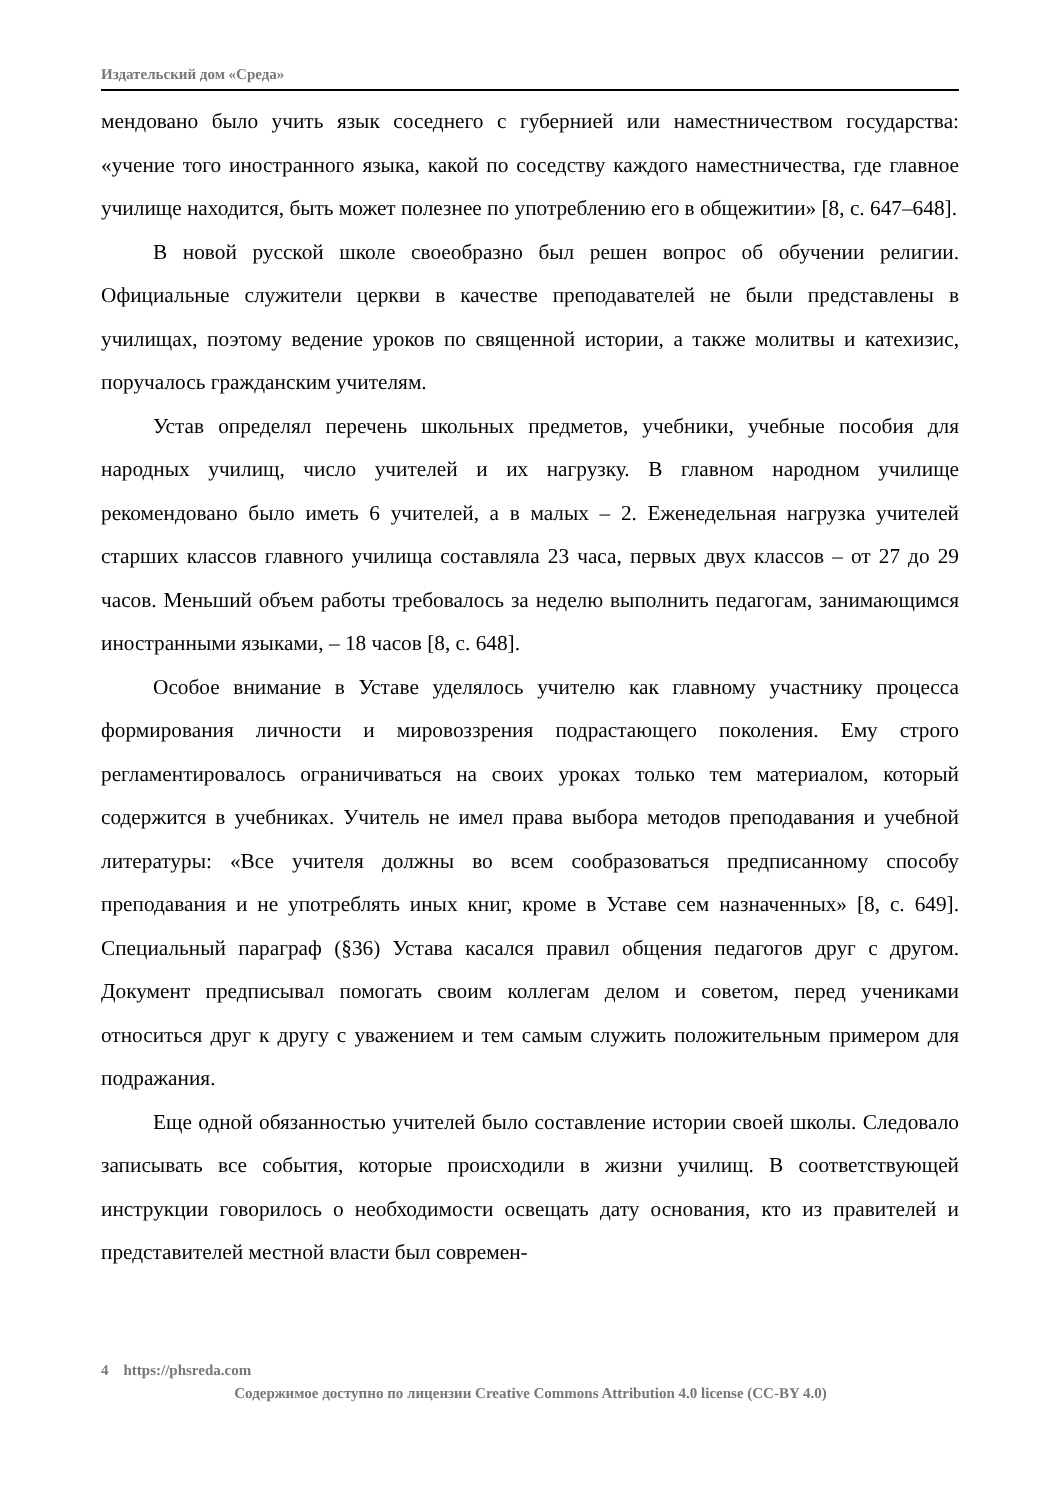Издательский дом «Среда»
мендовано было учить язык соседнего с губернией или наместничеством государства: «учение того иностранного языка, какой по соседству каждого наместничества, где главное училище находится, быть может полезнее по употреблению его в общежитии» [8, с. 647–648].
В новой русской школе своеобразно был решен вопрос об обучении религии. Официальные служители церкви в качестве преподавателей не были представлены в училищах, поэтому ведение уроков по священной истории, а также молитвы и катехизис, поручалось гражданским учителям.
Устав определял перечень школьных предметов, учебники, учебные пособия для народных училищ, число учителей и их нагрузку. В главном народном училище рекомендовано было иметь 6 учителей, а в малых – 2. Еженедельная нагрузка учителей старших классов главного училища составляла 23 часа, первых двух классов – от 27 до 29 часов. Меньший объем работы требовалось за неделю выполнить педагогам, занимающимся иностранными языками, – 18 часов [8, с. 648].
Особое внимание в Уставе уделялось учителю как главному участнику процесса формирования личности и мировоззрения подрастающего поколения. Ему строго регламентировалось ограничиваться на своих уроках только тем материалом, который содержится в учебниках. Учитель не имел права выбора методов преподавания и учебной литературы: «Все учителя должны во всем сообразоваться предписанному способу преподавания и не употреблять иных книг, кроме в Уставе сем назначенных» [8, с. 649]. Специальный параграф (§36) Устава касался правил общения педагогов друг с другом. Документ предписывал помогать своим коллегам делом и советом, перед учениками относиться друг к другу с уважением и тем самым служить положительным примером для подражания.
Еще одной обязанностью учителей было составление истории своей школы. Следовало записывать все события, которые происходили в жизни училищ. В соответствующей инструкции говорилось о необходимости освещать дату основания, кто из правителей и представителей местной власти был современ-
4 https://phsreda.com
Содержимое доступно по лицензии Creative Commons Attribution 4.0 license (CC-BY 4.0)